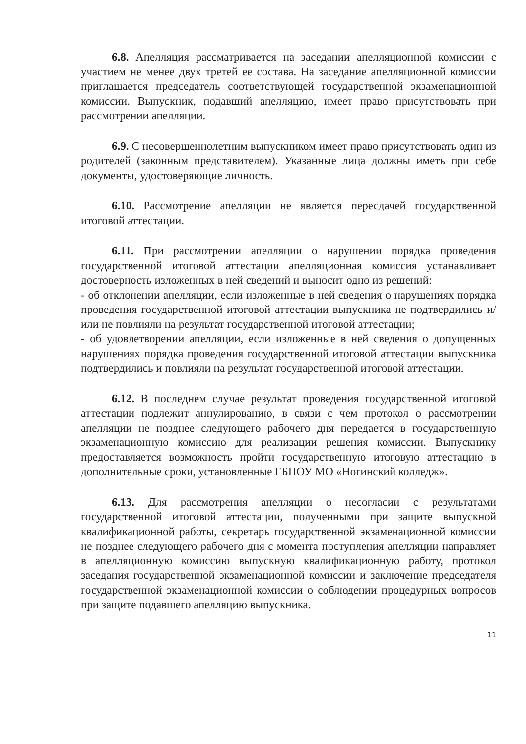6.8. Апелляция рассматривается на заседании апелляционной комиссии с участием не менее двух третей ее состава. На заседание апелляционной комиссии приглашается председатель соответствующей государственной экзаменационной комиссии. Выпускник, подавший апелляцию, имеет право присутствовать при рассмотрении апелляции.
6.9. С несовершеннолетним выпускником имеет право присутствовать один из родителей (законным представителем). Указанные лица должны иметь при себе документы, удостоверяющие личность.
6.10. Рассмотрение апелляции не является пересдачей государственной итоговой аттестации.
6.11. При рассмотрении апелляции о нарушении порядка проведения государственной итоговой аттестации апелляционная комиссия устанавливает достоверность изложенных в ней сведений и выносит одно из решений:
- об отклонении апелляции, если изложенные в ней сведения о нарушениях порядка проведения государственной итоговой аттестации выпускника не подтвердились и/или не повлияли на результат государственной итоговой аттестации;
- об удовлетворении апелляции, если изложенные в ней сведения о допущенных нарушениях порядка проведения государственной итоговой аттестации выпускника подтвердились и повлияли на результат государственной итоговой аттестации.
6.12. В последнем случае результат проведения государственной итоговой аттестации подлежит аннулированию, в связи с чем протокол о рассмотрении апелляции не позднее следующего рабочего дня передается в государственную экзаменационную комиссию для реализации решения комиссии. Выпускнику предоставляется возможность пройти государственную итоговую аттестацию в дополнительные сроки, установленные ГБПОУ МО «Ногинский колледж».
6.13. Для рассмотрения апелляции о несогласии с результатами государственной итоговой аттестации, полученными при защите выпускной квалификационной работы, секретарь государственной экзаменационной комиссии не позднее следующего рабочего дня с момента поступления апелляции направляет в апелляционную комиссию выпускную квалификационную работу, протокол заседания государственной экзаменационной комиссии и заключение председателя государственной экзаменационной комиссии о соблюдении процедурных вопросов при защите подавшего апелляцию выпускника.
11